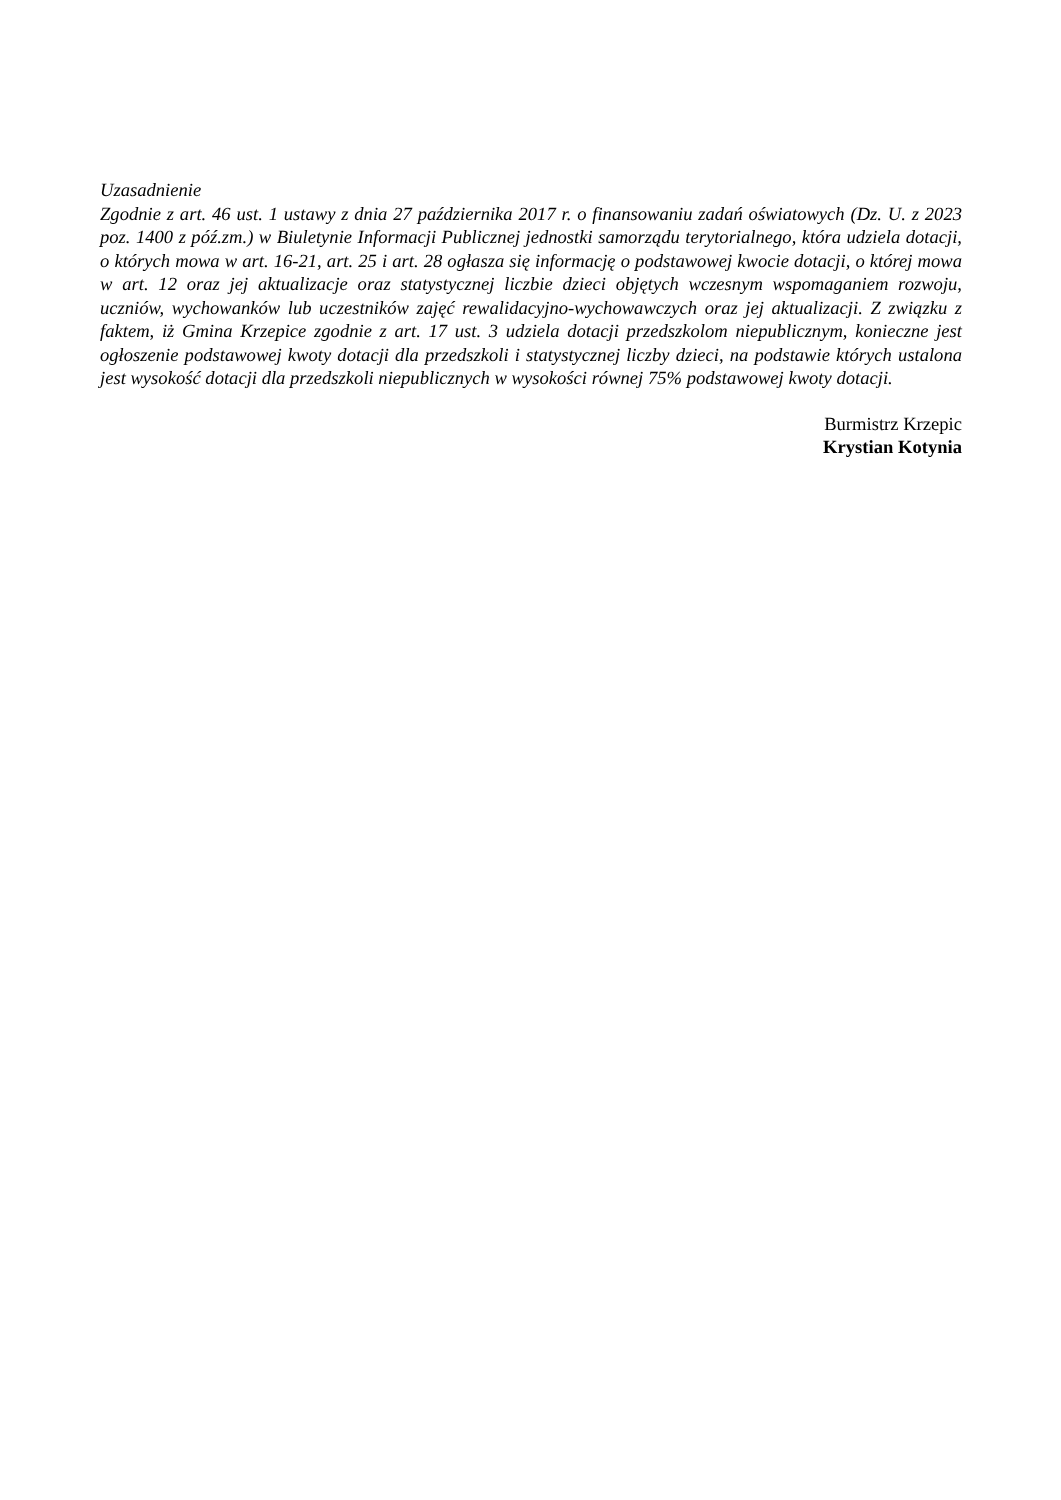Uzasadnienie
Zgodnie z art. 46 ust. 1 ustawy z dnia 27 października 2017 r. o finansowaniu zadań oświatowych (Dz. U. z 2023 poz. 1400 z póź.zm.) w Biuletynie Informacji Publicznej jednostki samorządu terytorialnego, która udziela dotacji, o których mowa w art. 16-21, art. 25 i art. 28 ogłasza się informację o podstawowej kwocie dotacji, o której mowa w art. 12 oraz jej aktualizacje oraz statystycznej liczbie dzieci objętych wczesnym wspomaganiem rozwoju, uczniów, wychowanków lub uczestników zajęć rewalidacyjno-wychowawczych oraz jej aktualizacji. Z związku z faktem, iż Gmina Krzepice zgodnie z art. 17 ust. 3 udziela dotacji przedszkolom niepublicznym, konieczne jest ogłoszenie podstawowej kwoty dotacji dla przedszkoli i statystycznej liczby dzieci, na podstawie których ustalona jest wysokość dotacji dla przedszkoli niepublicznych w wysokości równej 75% podstawowej kwoty dotacji.
Burmistrz Krzepic
Krystian Kotynia